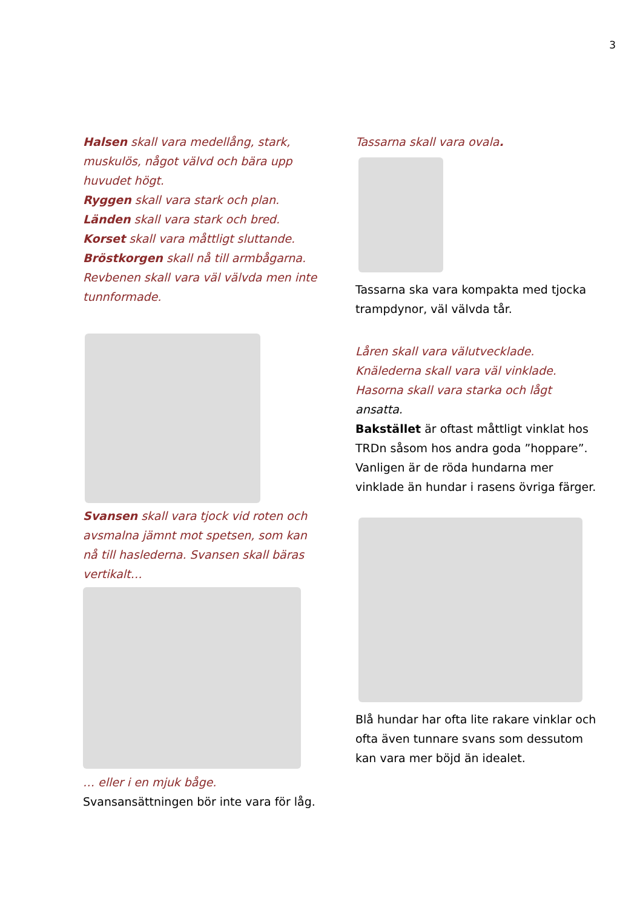3
Halsen skall vara medellång, stark, muskulös, något välvd och bära upp huvudet högt.
Ryggen skall vara stark och plan.
Länden skall vara stark och bred.
Korset skall vara måttligt sluttande.
Bröstkorgen skall nå till armbågarna. Revbenen skall vara väl välvda men inte tunnformade.
Svansen skall vara tjock vid roten och avsmalna jämnt mot spetsen, som kan nå till haslederna. Svansen skall bäras vertikalt…
… eller i en mjuk båge.
Svansansättningen bör inte vara för låg.
Tassarna skall vara ovala.
Tassarna ska vara kompakta med tjocka trampdynor, väl välvda tår.
Låren skall vara välutvecklade.
Knälederna skall vara väl vinklade.
Hasorna skall vara starka och lågt
ansatta.
Bakstället är oftast måttligt vinklat hos TRDn såsom hos andra goda ”hoppare”.
Vanligen är de röda hundarna mer vinklade än hundar i rasens övriga färger.
Blå hundar har ofta lite rakare vinklar och ofta även tunnare svans som dessutom kan vara mer böjd än idealet.